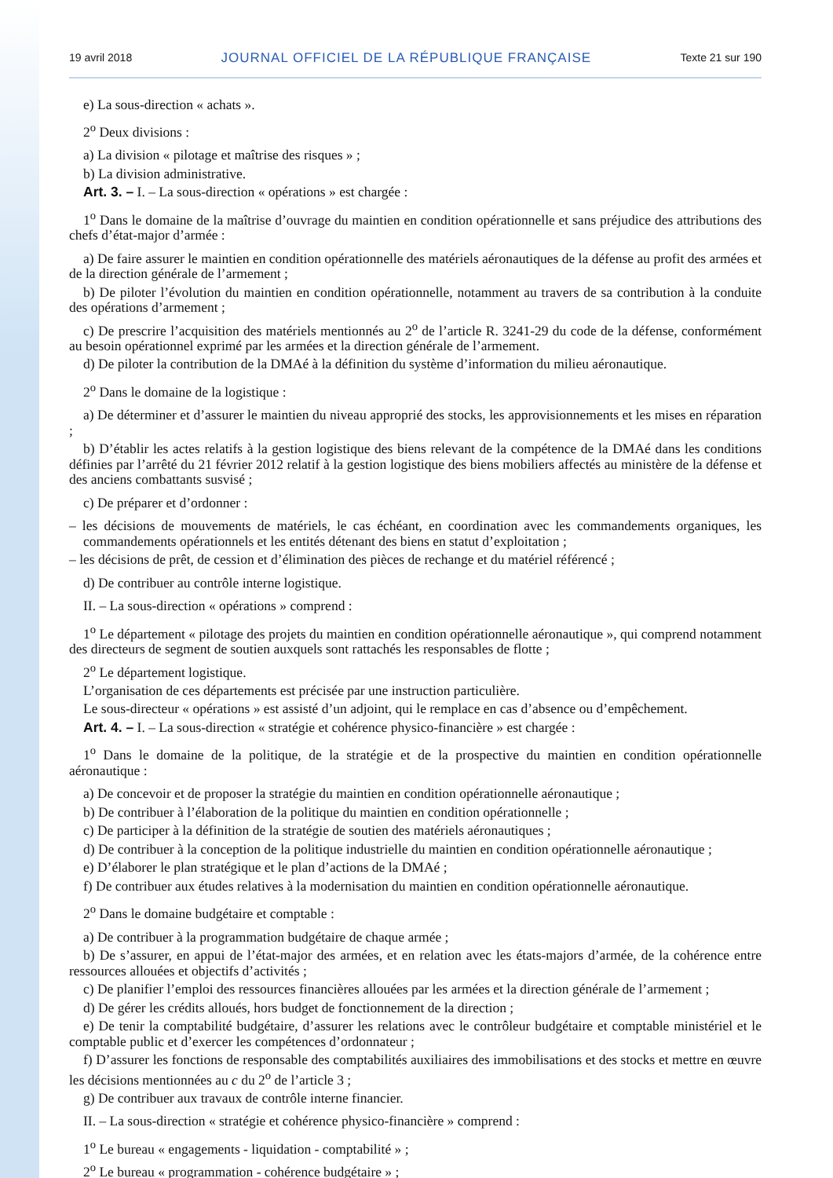19 avril 2018 JOURNAL OFFICIEL DE LA RÉPUBLIQUE FRANÇAISE Texte 21 sur 190
e) La sous-direction « achats ».
2<sup>o</sup> Deux divisions :
a) La division « pilotage et maîtrise des risques » ;
b) La division administrative.
Art. 3. – I. – La sous-direction « opérations » est chargée :
1<sup>o</sup> Dans le domaine de la maîtrise d’ouvrage du maintien en condition opérationnelle et sans préjudice des attributions des chefs d’état-major d’armée :
a) De faire assurer le maintien en condition opérationnelle des matériels aéronautiques de la défense au profit des armées et de la direction générale de l’armement ;
b) De piloter l’évolution du maintien en condition opérationnelle, notamment au travers de sa contribution à la conduite des opérations d’armement ;
c) De prescrire l’acquisition des matériels mentionnés au 2<sup>o</sup> de l’article R. 3241-29 du code de la défense, conformément au besoin opérationnel exprimé par les armées et la direction générale de l’armement.
d) De piloter la contribution de la DMAé à la définition du système d’information du milieu aéronautique.
2<sup>o</sup> Dans le domaine de la logistique :
a) De déterminer et d’assurer le maintien du niveau approprié des stocks, les approvisionnements et les mises en réparation ;
b) D’établir les actes relatifs à la gestion logistique des biens relevant de la compétence de la DMAé dans les conditions définies par l’arrêté du 21 février 2012 relatif à la gestion logistique des biens mobiliers affectés au ministère de la défense et des anciens combattants susvisé ;
c) De préparer et d’ordonner :
– les décisions de mouvements de matériels, le cas échéant, en coordination avec les commandements organiques, les commandements opérationnels et les entités détenant des biens en statut d’exploitation ;
– les décisions de prêt, de cession et d’élimination des pièces de rechange et du matériel référencé ;
d) De contribuer au contrôle interne logistique.
II. – La sous-direction « opérations » comprend :
1<sup>o</sup> Le département « pilotage des projets du maintien en condition opérationnelle aéronautique », qui comprend notamment des directeurs de segment de soutien auxquels sont rattachés les responsables de flotte ;
2<sup>o</sup> Le département logistique.
L’organisation de ces départements est précisée par une instruction particulière.
Le sous-directeur « opérations » est assisté d’un adjoint, qui le remplace en cas d’absence ou d’empêchement.
Art. 4. – I. – La sous-direction « stratégie et cohérence physico-financière » est chargée :
1<sup>o</sup> Dans le domaine de la politique, de la stratégie et de la prospective du maintien en condition opérationnelle aéronautique :
a) De concevoir et de proposer la stratégie du maintien en condition opérationnelle aéronautique ;
b) De contribuer à l’élaboration de la politique du maintien en condition opérationnelle ;
c) De participer à la définition de la stratégie de soutien des matériels aéronautiques ;
d) De contribuer à la conception de la politique industrielle du maintien en condition opérationnelle aéronautique ;
e) D’élaborer le plan stratégique et le plan d’actions de la DMAé ;
f) De contribuer aux études relatives à la modernisation du maintien en condition opérationnelle aéronautique.
2<sup>o</sup> Dans le domaine budgétaire et comptable :
a) De contribuer à la programmation budgétaire de chaque armée ;
b) De s’assurer, en appui de l’état-major des armées, et en relation avec les états-majors d’armée, de la cohérence entre ressources allouées et objectifs d’activités ;
c) De planifier l’emploi des ressources financières allouées par les armées et la direction générale de l’armement ;
d) De gérer les crédits alloués, hors budget de fonctionnement de la direction ;
e) De tenir la comptabilité budgétaire, d’assurer les relations avec le contrôleur budgétaire et comptable ministériel et le comptable public et d’exercer les compétences d’ordonnateur ;
f) D’assurer les fonctions de responsable des comptabilités auxiliaires des immobilisations et des stocks et mettre en œuvre les décisions mentionnées au c du 2<sup>o</sup> de l’article 3 ;
g) De contribuer aux travaux de contrôle interne financier.
II. – La sous-direction « stratégie et cohérence physico-financière » comprend :
1<sup>o</sup> Le bureau « engagements - liquidation - comptabilité » ;
2<sup>o</sup> Le bureau « programmation - cohérence budgétaire » ;